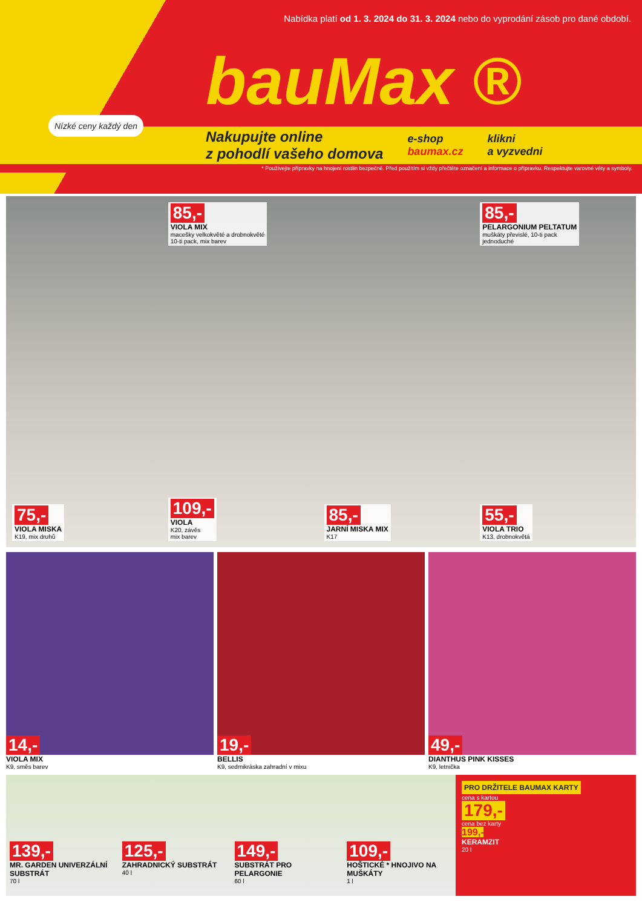Nabídka platí od 1. 3. 2024 do 31. 3. 2024 nebo do vyprodání zásob pro dané období.
Nízké ceny každý den
bauMax ®
Nakupujte online
z pohodlí vašeho domova
e-shop
baumax.cz
klikni
a vyzvedni
* Používejte přípravky na hnojení rostlin bezpečně. Před použitím si vždy přečtěte označení a informace o přípravku. Respektujte varovné věty a symboly.
85,-
VIOLA MIX
macešky velkokvěté a drobnokvěté
10-ti pack, mix barev
85,-
PELARGONIUM PELTATUM
muškáty převislé, 10-ti pack
jednoduché
75,-
VIOLA MISKA
K19, mix druhů
109,-
VIOLA
K20, závěs
mix barev
85,-
JARNÍ MISKA MIX
K17
55,-
VIOLA TRIO
K13, drobnokvětá
14,-
VIOLA MIX
K9, směs barev
19,-
BELLIS
K9, sedmikráska zahradní v mixu
49,-
DIANTHUS PINK KISSES
K9, letnička
139,-
MR. GARDEN UNIVERZÁLNÍ SUBSTRÁT
70 l
125,-
ZAHRADNICKÝ SUBSTRÁT
40 l
149,-
SUBSTRÁT PRO PELARGONIE
60 l
109,-
HOŠTICKÉ * HNOJIVO NA MUŠKÁTY
1 l
PRO DRŽITELE BAUMAX KARTY
cena s kartou
179,-
cena bez karty
199,-
KERAMZIT
20 l